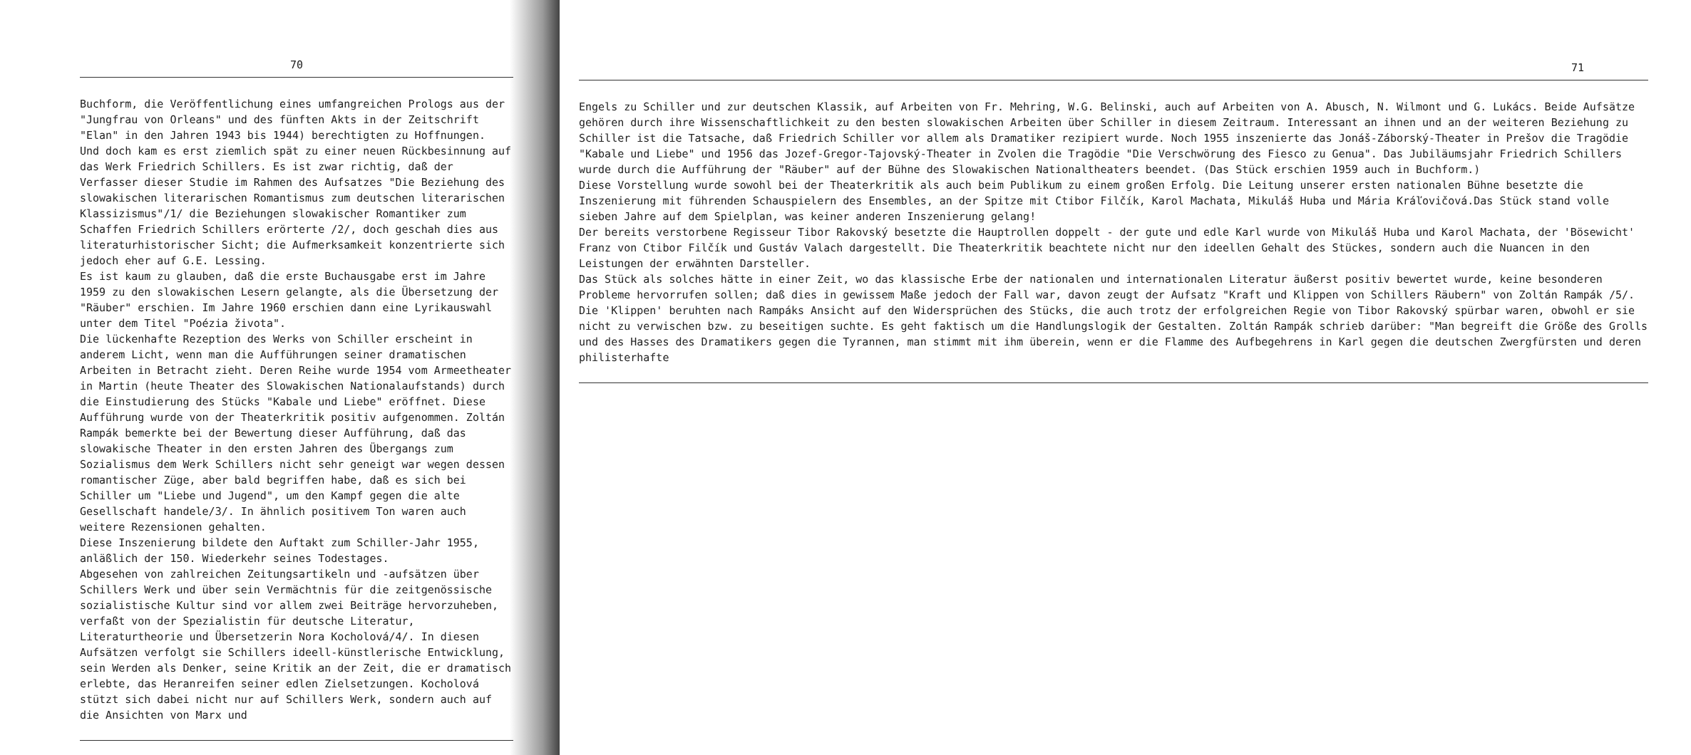70
Buchform, die Veröffentlichung eines umfangreichen Prologs aus der "Jungfrau von Orleans" und des fünften Akts in der Zeitschrift "Elan" in den Jahren 1943 bis 1944) berechtigten zu Hoffnungen.
Und doch kam es erst ziemlich spät zu einer neuen Rückbesinnung auf das Werk Friedrich Schillers. Es ist zwar richtig, daß der Verfasser dieser Studie im Rahmen des Aufsatzes "Die Beziehung des slowakischen literarischen Romantismus zum deutschen literarischen Klassizismus"/1/ die Beziehungen slowakischer Romantiker zum Schaffen Friedrich Schillers erörterte /2/, doch geschah dies aus literaturhistorischer Sicht; die Aufmerksamkeit konzentrierte sich jedoch eher auf G.E. Lessing.
Es ist kaum zu glauben, daß die erste Buchausgabe erst im Jahre 1959 zu den slowakischen Lesern gelangte, als die Übersetzung der "Räuber" erschien. Im Jahre 1960 erschien dann eine Lyrikauswahl unter dem Titel "Poézia života".
Die lückenhafte Rezeption des Werks von Schiller erscheint in anderem Licht, wenn man die Aufführungen seiner dramatischen Arbeiten in Betracht zieht. Deren Reihe wurde 1954 vom Armeetheater in Martin (heute Theater des Slowakischen Nationalaufstands) durch die Einstudierung des Stücks "Kabale und Liebe" eröffnet. Diese Aufführung wurde von der Theaterkritik positiv aufgenommen. Zoltán Rampák bemerkte bei der Bewertung dieser Aufführung, daß das slowakische Theater in den ersten Jahren des Übergangs zum Sozialismus dem Werk Schillers nicht sehr geneigt war wegen dessen romantischer Züge, aber bald begriffen habe, daß es sich bei Schiller um "Liebe und Jugend", um den Kampf gegen die alte Gesellschaft handele/3/. In ähnlich positivem Ton waren auch weitere Rezensionen gehalten.
Diese Inszenierung bildete den Auftakt zum Schiller-Jahr 1955, anläßlich der 150. Wiederkehr seines Todestages.
Abgesehen von zahlreichen Zeitungsartikeln und -aufsätzen über Schillers Werk und über sein Vermächtnis für die zeitgenössische sozialistische Kultur sind vor allem zwei Beiträge hervorzuheben, verfaßt von der Spezialistin für deutsche Literatur, Literaturtheorie und Übersetzerin Nora Kocholová/4/. In diesen Aufsätzen verfolgt sie Schillers ideell-künstlerische Entwicklung, sein Werden als Denker, seine Kritik an der Zeit, die er dramatisch erlebte, das Heranreifen seiner edlen Zielsetzungen. Kocholová stützt sich dabei nicht nur auf Schillers Werk, sondern auch auf die Ansichten von Marx und
71
Engels zu Schiller und zur deutschen Klassik, auf Arbeiten von Fr. Mehring, W.G. Belinski, auch auf Arbeiten von A. Abusch, N. Wilmont und G. Lukács. Beide Aufsätze gehören durch ihre Wissenschaftlichkeit zu den besten slowakischen Arbeiten über Schiller in diesem Zeitraum. Interessant an ihnen und an der weiteren Beziehung zu Schiller ist die Tatsache, daß Friedrich Schiller vor allem als Dramatiker rezipiert wurde. Noch 1955 inszenierte das Jonáš-Záborský-Theater in Prešov die Tragödie "Kabale und Liebe" und 1956 das Jozef-Gregor-Tajovský-Theater in Zvolen die Tragödie "Die Verschwörung des Fiesco zu Genua". Das Jubiläumsjahr Friedrich Schillers wurde durch die Aufführung der "Räuber" auf der Bühne des Slowakischen Nationaltheaters beendet. (Das Stück erschien 1959 auch in Buchform.)
Diese Vorstellung wurde sowohl bei der Theaterkritik als auch beim Publikum zu einem großen Erfolg. Die Leitung unserer ersten nationalen Bühne besetzte die Inszenierung mit führenden Schauspielern des Ensembles, an der Spitze mit Ctibor Filčík, Karol Machata, Mikuláš Huba und Mária Kráľovičová.Das Stück stand volle sieben Jahre auf dem Spielplan, was keiner anderen Inszenierung gelang!
Der bereits verstorbene Regisseur Tibor Rakovský besetzte die Hauptrollen doppelt - der gute und edle Karl wurde von Mikuláš Huba und Karol Machata, der 'Bösewicht' Franz von Ctibor Filčík und Gustáv Valach dargestellt. Die Theaterkritik beachtete nicht nur den ideellen Gehalt des Stückes, sondern auch die Nuancen in den Leistungen der erwähnten Darsteller.
Das Stück als solches hätte in einer Zeit, wo das klassische Erbe der nationalen und internationalen Literatur äußerst positiv bewertet wurde, keine besonderen Probleme hervorrufen sollen; daß dies in gewissem Maße jedoch der Fall war, davon zeugt der Aufsatz "Kraft und Klippen von Schillers Räubern" von Zoltán Rampák /5/.
Die 'Klippen' beruhten nach Rampáks Ansicht auf den Widersprüchen des Stücks, die auch trotz der erfolgreichen Regie von Tibor Rakovský spürbar waren, obwohl er sie nicht zu verwischen bzw. zu beseitigen suchte. Es geht faktisch um die Handlungslogik der Gestalten. Zoltán Rampák schrieb darüber: "Man begreift die Größe des Grolls und des Hasses des Dramatikers gegen die Tyrannen, man stimmt mit ihm überein, wenn er die Flamme des Aufbegehrens in Karl gegen die deutschen Zwergfürsten und deren philisterhafte